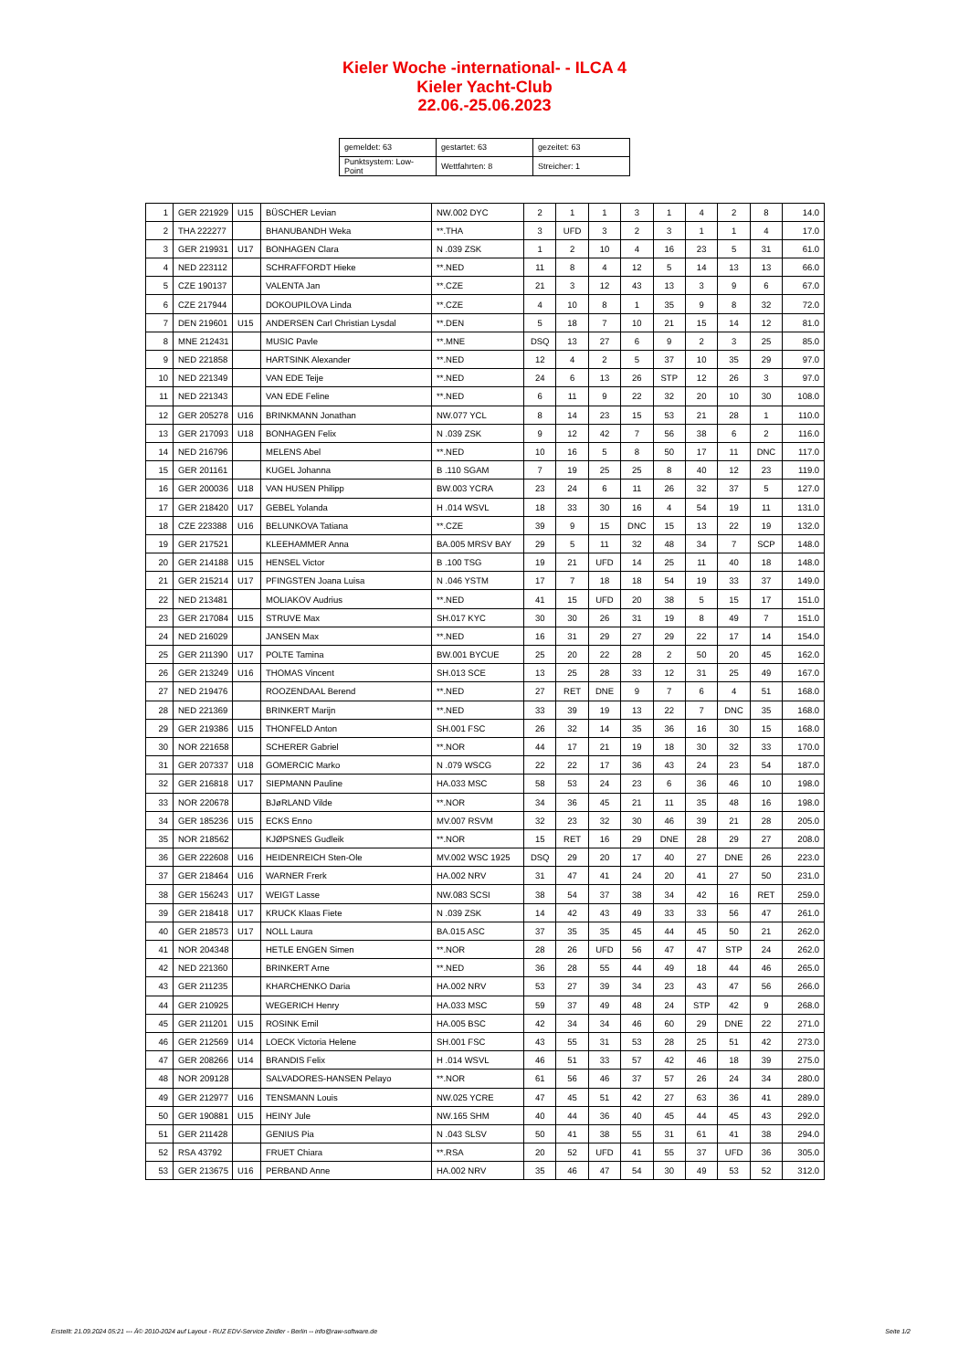Kieler Woche -international- - ILCA 4
Kieler Yacht-Club
22.06.-25.06.2023
| gemeldet: 63 | gestartet: 63 | gezeitet: 63 |
| Punktsystem: Low-Point | Wettfahrten: 8 | Streicher: 1 |
| 1 | GER 221929 | U15 | BÜSCHER Levian | NW.002 DYC | 2 | 1 | 1 | 3 | 1 | 4 | 2 | 8 | 14.0 |
| 2 | THA 222277 | | BHANUBANDH Weka | **.THA | 3 | UFD | 3 | 2 | 3 | 1 | 1 | 4 | 17.0 |
| 3 | GER 219931 | U17 | BONHAGEN Clara | N .039 ZSK | 1 | 2 | 10 | 4 | 16 | 23 | 5 | 31 | 61.0 |
| 4 | NED 223112 | | SCHRAFFORDT Hieke | **.NED | 11 | 8 | 4 | 12 | 5 | 14 | 13 | 13 | 66.0 |
| 5 | CZE 190137 | | VALENTA Jan | **.CZE | 21 | 3 | 12 | 43 | 13 | 3 | 9 | 6 | 67.0 |
| 6 | CZE 217944 | | DOKOUPILOVA Linda | **.CZE | 4 | 10 | 8 | 1 | 35 | 9 | 8 | 32 | 72.0 |
| 7 | DEN 219601 | U15 | ANDERSEN Carl Christian Lysdal | **.DEN | 5 | 18 | 7 | 10 | 21 | 15 | 14 | 12 | 81.0 |
| 8 | MNE 212431 | | MUSIC Pavle | **.MNE | DSQ | 13 | 27 | 6 | 9 | 2 | 3 | 25 | 85.0 |
| 9 | NED 221858 | | HARTSINK Alexander | **.NED | 12 | 4 | 2 | 5 | 37 | 10 | 35 | 29 | 97.0 |
| 10 | NED 221349 | | VAN EDE Teije | **.NED | 24 | 6 | 13 | 26 | STP | 12 | 26 | 3 | 97.0 |
| 11 | NED 221343 | | VAN EDE Feline | **.NED | 6 | 11 | 9 | 22 | 32 | 20 | 10 | 30 | 108.0 |
| 12 | GER 205278 | U16 | BRINKMANN Jonathan | NW.077 YCL | 8 | 14 | 23 | 15 | 53 | 21 | 28 | 1 | 110.0 |
| 13 | GER 217093 | U18 | BONHAGEN Felix | N .039 ZSK | 9 | 12 | 42 | 7 | 56 | 38 | 6 | 2 | 116.0 |
| 14 | NED 216796 | | MELENS Abel | **.NED | 10 | 16 | 5 | 8 | 50 | 17 | 11 | DNC | 117.0 |
| 15 | GER 201161 | | KUGEL Johanna | B .110 SGAM | 7 | 19 | 25 | 25 | 8 | 40 | 12 | 23 | 119.0 |
| 16 | GER 200036 | U18 | VAN HUSEN Philipp | BW.003 YCRA | 23 | 24 | 6 | 11 | 26 | 32 | 37 | 5 | 127.0 |
| 17 | GER 218420 | U17 | GEBEL Yolanda | H .014 WSVL | 18 | 33 | 30 | 16 | 4 | 54 | 19 | 11 | 131.0 |
| 18 | CZE 223388 | U16 | BELUNKOVA Tatiana | **.CZE | 39 | 9 | 15 | DNC | 15 | 13 | 22 | 19 | 132.0 |
| 19 | GER 217521 | | KLEEHAMMER Anna | BA.005 MRSV BAY | 29 | 5 | 11 | 32 | 48 | 34 | 7 | SCP | 148.0 |
| 20 | GER 214188 | U15 | HENSEL Victor | B .100 TSG | 19 | 21 | UFD | 14 | 25 | 11 | 40 | 18 | 148.0 |
| 21 | GER 215214 | U17 | PFINGSTEN Joana Luisa | N .046 YSTM | 17 | 7 | 18 | 18 | 54 | 19 | 33 | 37 | 149.0 |
| 22 | NED 213481 | | MOLIAKOV Audrius | **.NED | 41 | 15 | UFD | 20 | 38 | 5 | 15 | 17 | 151.0 |
| 23 | GER 217084 | U15 | STRUVE Max | SH.017 KYC | 30 | 30 | 26 | 31 | 19 | 8 | 49 | 7 | 151.0 |
| 24 | NED 216029 | | JANSEN Max | **.NED | 16 | 31 | 29 | 27 | 29 | 22 | 17 | 14 | 154.0 |
| 25 | GER 211390 | U17 | POLTE Tamina | BW.001 BYCUE | 25 | 20 | 22 | 28 | 2 | 50 | 20 | 45 | 162.0 |
| 26 | GER 213249 | U16 | THOMAS Vincent | SH.013 SCE | 13 | 25 | 28 | 33 | 12 | 31 | 25 | 49 | 167.0 |
| 27 | NED 219476 | | ROOZENDAAL Berend | **.NED | 27 | RET | DNE | 9 | 7 | 6 | 4 | 51 | 168.0 |
| 28 | NED 221369 | | BRINKERT Marijn | **.NED | 33 | 39 | 19 | 13 | 22 | 7 | DNC | 35 | 168.0 |
| 29 | GER 219386 | U15 | THONFELD Anton | SH.001 FSC | 26 | 32 | 14 | 35 | 36 | 16 | 30 | 15 | 168.0 |
| 30 | NOR 221658 | | SCHERER Gabriel | **.NOR | 44 | 17 | 21 | 19 | 18 | 30 | 32 | 33 | 170.0 |
| 31 | GER 207337 | U18 | GOMERCIC Marko | N .079 WSCG | 22 | 22 | 17 | 36 | 43 | 24 | 23 | 54 | 187.0 |
| 32 | GER 216818 | U17 | SIEPMANN Pauline | HA.033 MSC | 58 | 53 | 24 | 23 | 6 | 36 | 46 | 10 | 198.0 |
| 33 | NOR 220678 | | BJøRLAND Vilde | **.NOR | 34 | 36 | 45 | 21 | 11 | 35 | 48 | 16 | 198.0 |
| 34 | GER 185236 | U15 | ECKS Enno | MV.007 RSVM | 32 | 23 | 32 | 30 | 46 | 39 | 21 | 28 | 205.0 |
| 35 | NOR 218562 | | KJØPSNES Gudleik | **.NOR | 15 | RET | 16 | 29 | DNE | 28 | 29 | 27 | 208.0 |
| 36 | GER 222608 | U16 | HEIDENREICH Sten-Ole | MV.002 WSC 1925 | DSQ | 29 | 20 | 17 | 40 | 27 | DNE | 26 | 223.0 |
| 37 | GER 218464 | U16 | WARNER Frerk | HA.002 NRV | 31 | 47 | 41 | 24 | 20 | 41 | 27 | 50 | 231.0 |
| 38 | GER 156243 | U17 | WEIGT Lasse | NW.083 SCSI | 38 | 54 | 37 | 38 | 34 | 42 | 16 | RET | 259.0 |
| 39 | GER 218418 | U17 | KRUCK Klaas Fiete | N .039 ZSK | 14 | 42 | 43 | 49 | 33 | 33 | 56 | 47 | 261.0 |
| 40 | GER 218573 | U17 | NOLL Laura | BA.015 ASC | 37 | 35 | 35 | 45 | 44 | 45 | 50 | 21 | 262.0 |
| 41 | NOR 204348 | | HETLE ENGEN Simen | **.NOR | 28 | 26 | UFD | 56 | 47 | 47 | STP | 24 | 262.0 |
| 42 | NED 221360 | | BRINKERT Arne | **.NED | 36 | 28 | 55 | 44 | 49 | 18 | 44 | 46 | 265.0 |
| 43 | GER 211235 | | KHARCHENKO Daria | HA.002 NRV | 53 | 27 | 39 | 34 | 23 | 43 | 47 | 56 | 266.0 |
| 44 | GER 210925 | | WEGERICH Henry | HA.033 MSC | 59 | 37 | 49 | 48 | 24 | STP | 42 | 9 | 268.0 |
| 45 | GER 211201 | U15 | ROSINK Emil | HA.005 BSC | 42 | 34 | 34 | 46 | 60 | 29 | DNE | 22 | 271.0 |
| 46 | GER 212569 | U14 | LOECK Victoria Helene | SH.001 FSC | 43 | 55 | 31 | 53 | 28 | 25 | 51 | 42 | 273.0 |
| 47 | GER 208266 | U14 | BRANDIS Felix | H .014 WSVL | 46 | 51 | 33 | 57 | 42 | 46 | 18 | 39 | 275.0 |
| 48 | NOR 209128 | | SALVADORES-HANSEN Pelayo | **.NOR | 61 | 56 | 46 | 37 | 57 | 26 | 24 | 34 | 280.0 |
| 49 | GER 212977 | U16 | TENSMANN Louis | NW.025 YCRE | 47 | 45 | 51 | 42 | 27 | 63 | 36 | 41 | 289.0 |
| 50 | GER 190881 | U15 | HEINY Jule | NW.165 SHM | 40 | 44 | 36 | 40 | 45 | 44 | 45 | 43 | 292.0 |
| 51 | GER 211428 | | GENIUS Pia | N .043 SLSV | 50 | 41 | 38 | 55 | 31 | 61 | 41 | 38 | 294.0 |
| 52 | RSA 43792 | | FRUET Chiara | **.RSA | 20 | 52 | UFD | 41 | 55 | 37 | UFD | 36 | 305.0 |
| 53 | GER 213675 | U16 | PERBAND Anne | HA.002 NRV | 35 | 46 | 47 | 54 | 30 | 49 | 53 | 52 | 312.0 |
Erstellt: 21.09.2024 05:21 --- Â© 2010-2024 auf Layout - RUZ EDV-Service Zeidler - Berlin -- info@raw-software.de Seite 1/2